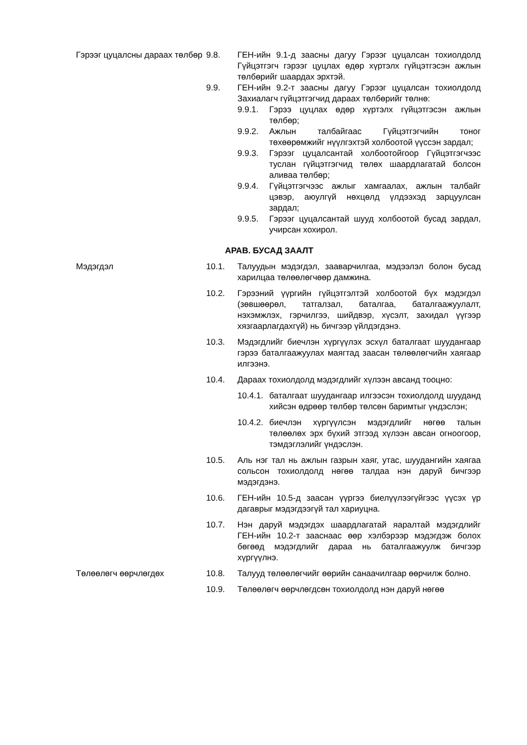Гэрээг цуцалсны дараах төлбөр
9.8. ГЕН-ийн 9.1-д заасны дагуу Гэрээг цуцалсан тохиолдолд Гүйцэтгэгч гэрээг цуцлах өдөр хүртэлх гүйцэтгэсэн ажлын төлбөрийг шаардах эрхтэй.
9.9. ГЕН-ийн 9.2-т заасны дагуу Гэрээг цуцалсан тохиолдолд Захиалагч гүйцэтгэгчид дараах төлбөрийг төлнө:
9.9.1. Гэрээ цуцлах өдөр хүртэлх гүйцэтгэсэн ажлын төлбөр;
9.9.2. Ажлын талбайгаас Гүйцэтгэгчийн тоног төхөөрөмжийг нүүлгэхтэй холбоотой үүссэн зардал;
9.9.3. Гэрээг цуцалсантай холбоотойгоор Гүйцэтгэгчээс туслан гүйцэтгэгчид төлөх шаардлагатай болсон аливаа төлбөр;
9.9.4. Гүйцэтгэгчээс ажлыг хамгаалах, ажлын талбайг цэвэр, аюулгүй нөхцөлд үлдээхэд зарцуулсан зардал;
9.9.5. Гэрээг цуцалсантай шууд холбоотой бусад зардал, учирсан хохирол.
АРАВ. БУСАД ЗААЛТ
Мэдэгдэл 10.1. Талуудын мэдэгдэл, зааварчилгаа, мэдээлэл болон бусад харилцаа төлөөлөгчөөр дамжина.
10.2. Гэрээний үүргийн гүйцэтгэлтэй холбоотой бүх мэдэгдэл (зөвшөөрөл, татгалзал, баталгаа, баталгаажуулалт, нэхэмжлэх, гэрчилгээ, шийдвэр, хүсэлт, захидал үүгээр хязгаарлагдахгүй) нь бичгээр үйлдэгдэнэ.
10.3. Мэдэгдлийг биечлэн хүргүүлэх эсхүл баталгаат шуудангаар гэрээ баталгаажуулах маягтад заасан төлөөлөгчийн хаягаар илгээнэ.
10.4. Дараах тохиолдолд мэдэгдлийг хүлээн авсанд тооцно:
10.4.1.
баталгаат шуудангаар илгээсэн тохиолдолд шуудaнд хийсэн өдрөөр төлбөр төлсөн баримтыг үндэслэн;
10.4.2.
биечлэн хүргүүлсэн мэдэгдлийг нөгөө талын төлөөлөх эрх бүхий этгээд хүлээн авсан огноогоор, тэмдэглэлийг үндэслэн.
10.5. Аль нэг тал нь ажлын газрын хаяг, утас, шуудангийн хаягаа сольсон тохиолдолд нөгөө талдаа нэн даруй бичгээр мэдэгдэнэ.
10.6. ГЕН-ийн 10.5-д заасан үүргээ биелүүлээгүйгээс үүсэх үр дагаврыг мэдэгдээгүй тал хариуцна.
10.7. Нэн даруй мэдэгдэх шаардлагатай яаралтай мэдэгдлийг ГЕН-ийн 10.2-т зааснаас өөр хэлбэрээр мэдэгдэж болох бөгөөд мэдэгдлийг дараа нь баталгаажуулж бичгээр хүргүүлнэ.
Төлөөлөгч өөрчлөгдөх 10.8. Талууд төлөөлөгчийг өөрийн санаачилгаар өөрчилж болно.
10.9. Төлөөлөгч өөрчлөгдсөн тохиолдолд нэн даруй нөгөө